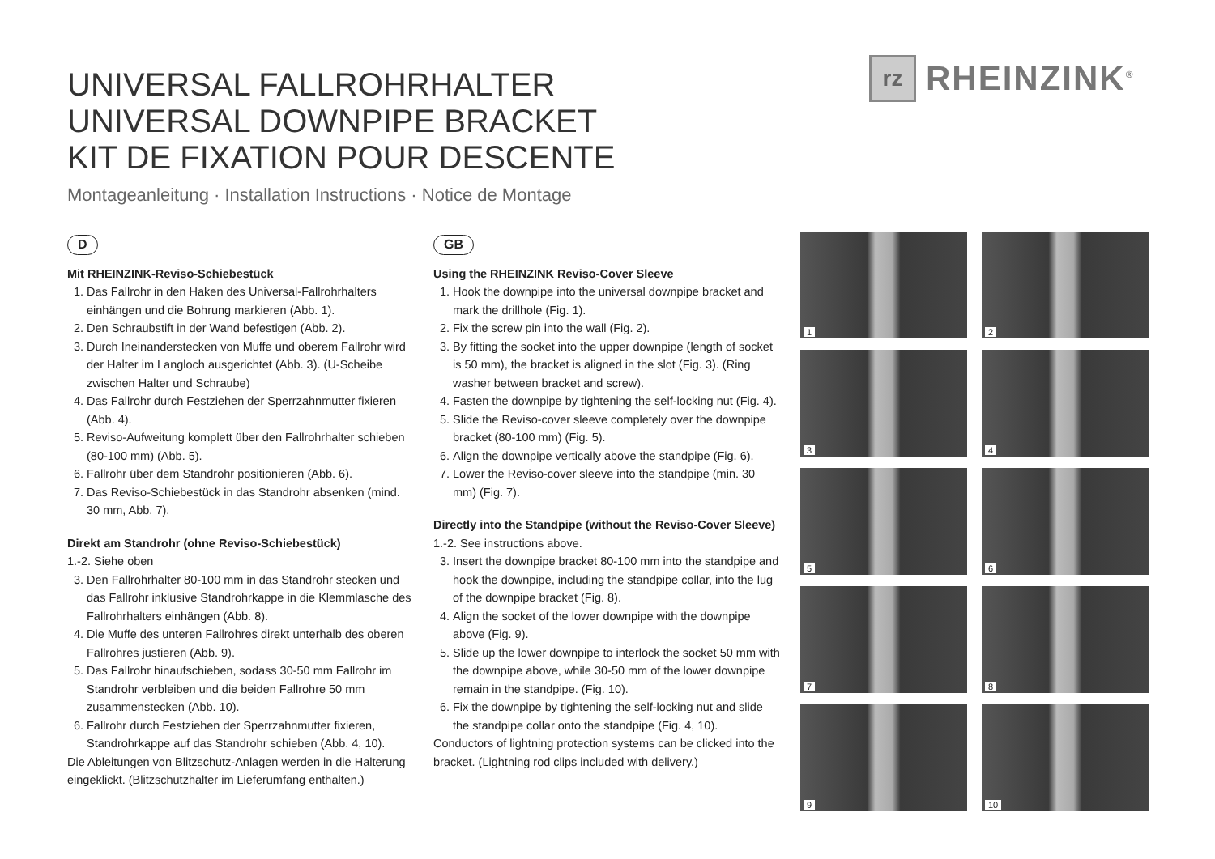UNIVERSAL FALLROHRHALTER
UNIVERSAL DOWNPIPE BRACKET
KIT DE FIXATION POUR DESCENTE
Montageanleitung · Installation Instructions · Notice de Montage
rz
RHEINZINK<sup>®</sup>
D
Mit RHEINZINK-Reviso-Schiebestück
1. Das Fallrohr in den Haken des Universal-Fallrohrhalters einhängen und die Bohrung markieren (Abb. 1).
2. Den Schraubstift in der Wand befestigen (Abb. 2).
3. Durch Ineinanderstecken von Muffe und oberem Fallrohr wird der Halter im Langloch ausgerichtet (Abb. 3). (U-Scheibe zwischen Halter und Schraube)
4. Das Fallrohr durch Festziehen der Sperrzahnmutter fixieren (Abb. 4).
5. Reviso-Aufweitung komplett über den Fallrohrhalter schieben (80-100 mm) (Abb. 5).
6. Fallrohr über dem Standrohr positionieren (Abb. 6).
7. Das Reviso-Schiebestück in das Standrohr absenken (mind. 30 mm, Abb. 7).
Direkt am Standrohr (ohne Reviso-Schiebestück)
1.-2. Siehe oben
3. Den Fallrohrhalter 80-100 mm in das Standrohr stecken und das Fallrohr inklusive Standrohrkappe in die Klemmlasche des Fallrohrhalters einhängen (Abb. 8).
4. Die Muffe des unteren Fallrohres direkt unterhalb des oberen Fallrohres justieren (Abb. 9).
5. Das Fallrohr hinaufschieben, sodass 30-50 mm Fallrohr im Standrohr verbleiben und die beiden Fallrohre 50 mm zusammenstecken (Abb. 10).
6. Fallrohr durch Festziehen der Sperrzahnmutter fixieren, Standrohrkappe auf das Standrohr schieben (Abb. 4, 10).
Die Ableitungen von Blitzschutz-Anlagen werden in die Halterung eingeklickt. (Blitzschutzhalter im Lieferumfang enthalten.)
GB
Using the RHEINZINK Reviso-Cover Sleeve
1. Hook the downpipe into the universal downpipe bracket and mark the drillhole (Fig. 1).
2. Fix the screw pin into the wall (Fig. 2).
3. By fitting the socket into the upper downpipe (length of socket is 50 mm), the bracket is aligned in the slot (Fig. 3). (Ring washer between bracket and screw).
4. Fasten the downpipe by tightening the self-locking nut (Fig. 4).
5. Slide the Reviso-cover sleeve completely over the downpipe bracket (80-100 mm) (Fig. 5).
6. Align the downpipe vertically above the standpipe (Fig. 6).
7. Lower the Reviso-cover sleeve into the standpipe (min. 30 mm) (Fig. 7).
Directly into the Standpipe (without the Reviso-Cover Sleeve)
1.-2. See instructions above.
3. Insert the downpipe bracket 80-100 mm into the standpipe and hook the downpipe, including the standpipe collar, into the lug of the downpipe bracket (Fig. 8).
4. Align the socket of the lower downpipe with the downpipe above (Fig. 9).
5. Slide up the lower downpipe to interlock the socket 50 mm with the downpipe above, while 30-50 mm of the lower downpipe remain in the standpipe. (Fig. 10).
6. Fix the downpipe by tightening the self-locking nut and slide the standpipe collar onto the standpipe (Fig. 4, 10).
Conductors of lightning protection systems can be clicked into the bracket. (Lightning rod clips included with delivery.)
1
2
3
4
5
6
7
8
9
10